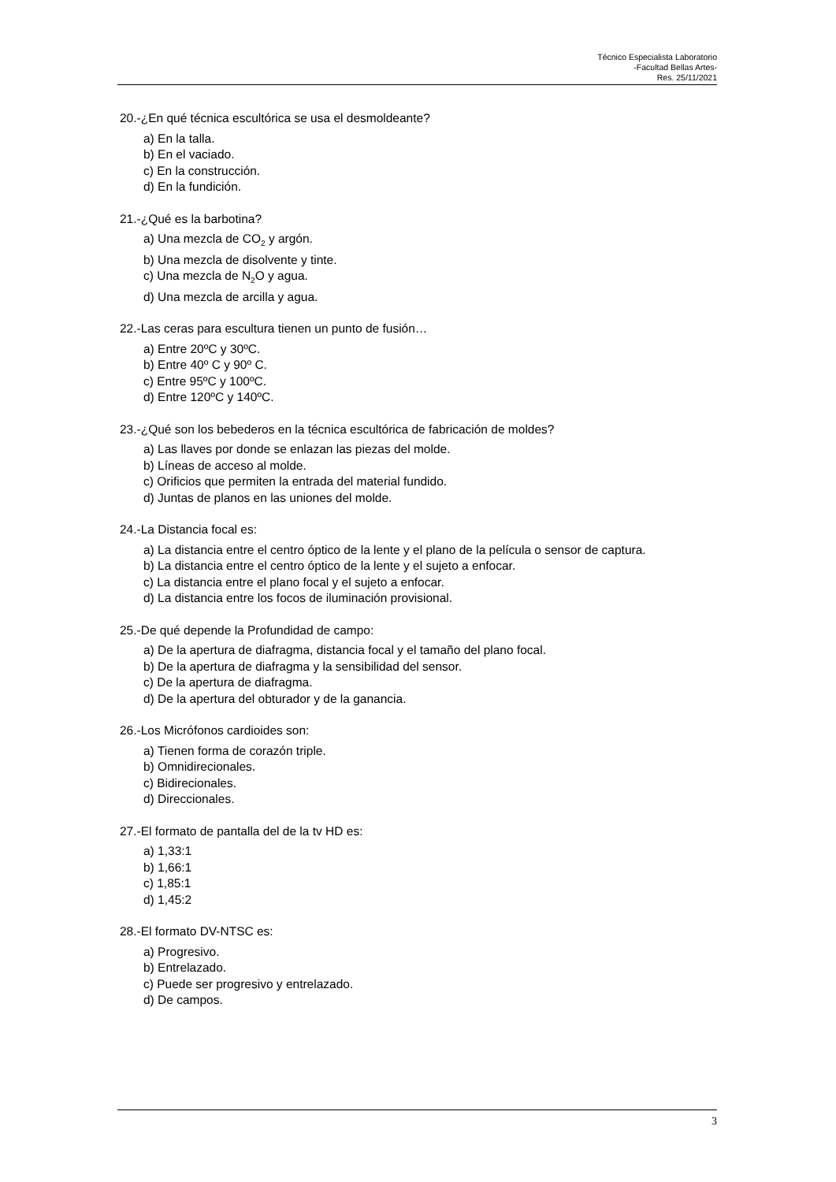Técnico Especialista Laboratorio
-Facultad Bellas Artes-
Res. 25/11/2021
20.-¿En qué técnica escultórica se usa el desmoldeante?
a) En la talla.
b) En el vaciado.
c) En la construcción.
d) En la fundición.
21.-¿Qué es la barbotina?
a) Una mezcla de CO<sub>2</sub> y argón.
b) Una mezcla de disolvente y tinte.
c) Una mezcla de N<sub>2</sub>O y agua.
d) Una mezcla de arcilla y agua.
22.-Las ceras para escultura tienen un punto de fusión…
a) Entre 20ºC y 30ºC.
b) Entre 40º C y 90º C.
c) Entre 95ºC y 100ºC.
d) Entre 120ºC y 140ºC.
23.-¿Qué son los bebederos en la técnica escultórica de fabricación de moldes?
a) Las llaves por donde se enlazan las piezas del molde.
b) Líneas de acceso al molde.
c) Orificios que permiten la entrada del material fundido.
d) Juntas de planos en las uniones del molde.
24.-La Distancia focal es:
a) La distancia entre el centro óptico de la lente y el plano de la película o sensor de captura.
b) La distancia entre el centro óptico de la lente y el sujeto a enfocar.
c) La distancia entre el plano focal y el sujeto a enfocar.
d) La distancia entre los focos de iluminación provisional.
25.-De qué depende la Profundidad de campo:
a) De la apertura de diafragma, distancia focal y el tamaño del plano focal.
b) De la apertura de diafragma y la sensibilidad del sensor.
c) De la apertura de diafragma.
d) De la apertura del obturador y de la ganancia.
26.-Los Micrófonos cardioides son:
a) Tienen forma de corazón triple.
b) Omnidirecionales.
c) Bidirecionales.
d) Direccionales.
27.-El formato de pantalla del de la tv HD es:
a) 1,33:1
b) 1,66:1
c) 1,85:1
d) 1,45:2
28.-El formato DV-NTSC es:
a) Progresivo.
b) Entrelazado.
c) Puede ser progresivo y entrelazado.
d) De campos.
3